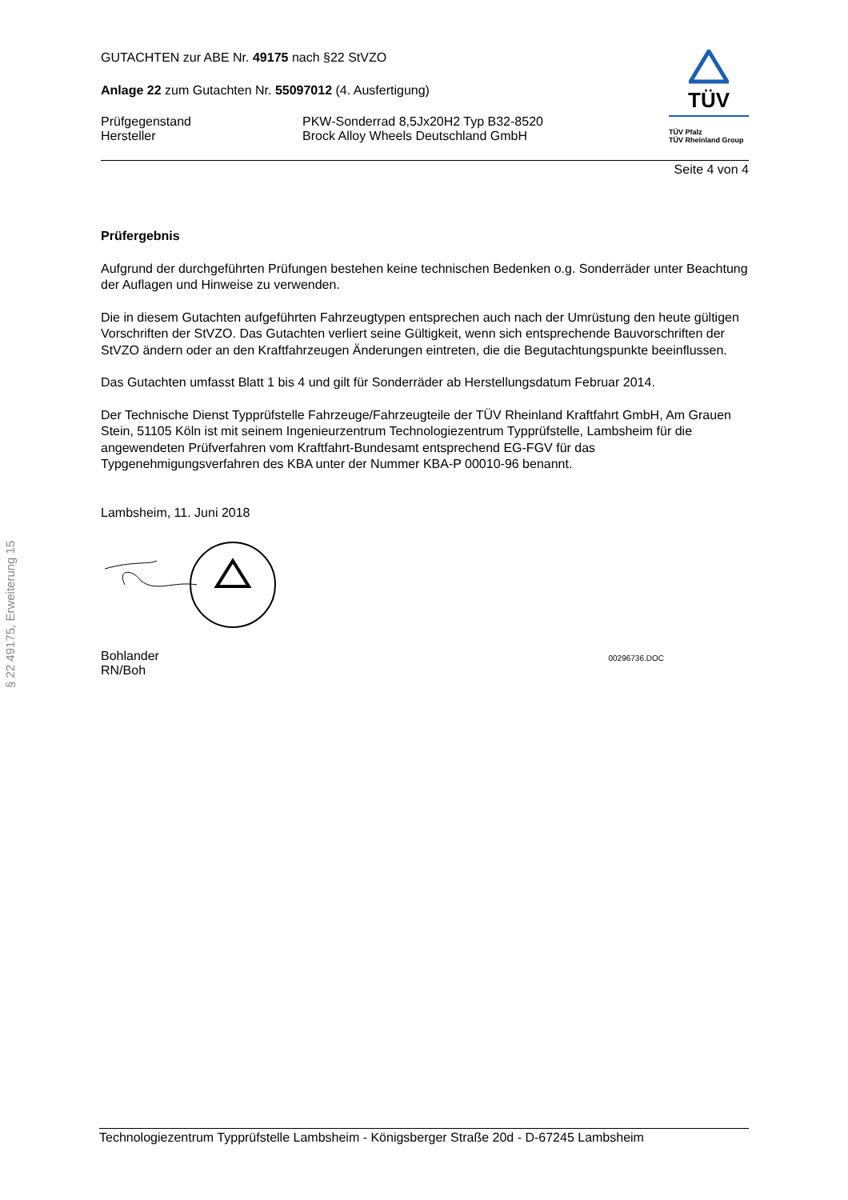§ 22 49175, Erweiterung 15
GUTACHTEN zur ABE Nr. 49175 nach §22 StVZO
Anlage 22 zum Gutachten Nr. 55097012 (4. Ausfertigung)
Prüfgegenstand PKW-Sonderrad 8,5Jx20H2 Typ B32-8520
Hersteller Brock Alloy Wheels Deutschland GmbH
TÜV
TÜV Pfalz
TÜV Rheinland Group
Seite 4 von 4
Prüfergebnis
Aufgrund der durchgeführten Prüfungen bestehen keine technischen Bedenken o.g. Sonderräder unter Beachtung der Auflagen und Hinweise zu verwenden.
Die in diesem Gutachten aufgeführten Fahrzeugtypen entsprechen auch nach der Umrüstung den heute gültigen Vorschriften der StVZO. Das Gutachten verliert seine Gültigkeit, wenn sich entsprechende Bauvorschriften der StVZO ändern oder an den Kraftfahrzeugen Änderungen eintreten, die die Begutachtungspunkte beeinflussen.
Das Gutachten umfasst Blatt 1 bis 4 und gilt für Sonderräder ab Herstellungsdatum Februar 2014.
Der Technische Dienst Typprüfstelle Fahrzeuge/Fahrzeugteile der TÜV Rheinland Kraftfahrt GmbH, Am Grauen Stein, 51105 Köln ist mit seinem Ingenieurzentrum Technologiezentrum Typprüfstelle, Lambsheim für die angewendeten Prüfverfahren vom Kraftfahrt-Bundesamt entsprechend EG-FGV für das Typgenehmigungsverfahren des KBA unter der Nummer KBA-P 00010-96 benannt.
Lambsheim, 11. Juni 2018
Bohlander
RN/Boh
00296736.DOC
Technologiezentrum Typprüfstelle Lambsheim - Königsberger Straße 20d - D-67245 Lambsheim